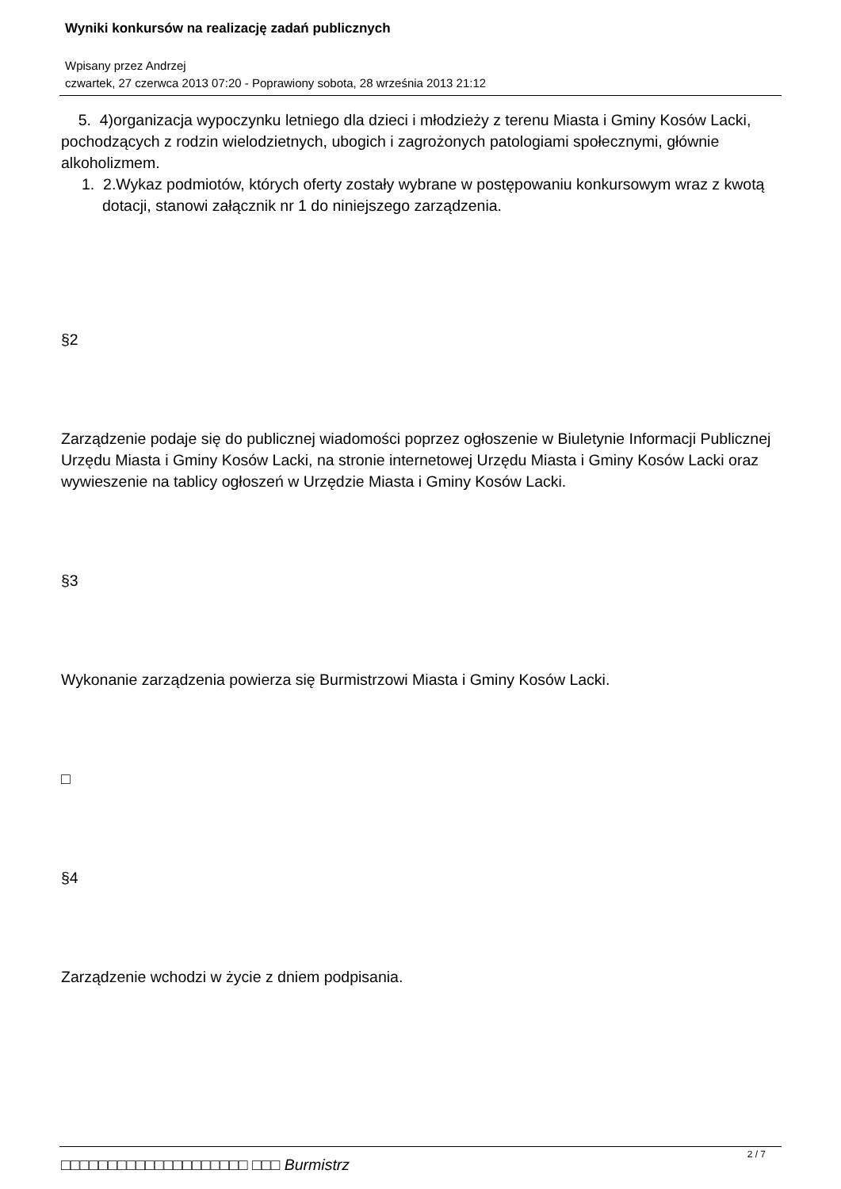Wyniki konkursów na realizację zadań publicznych
Wpisany przez Andrzej
czwartek, 27 czerwca 2013 07:20 - Poprawiony sobota, 28 września 2013 21:12
5. 4)organizacja wypoczynku letniego dla dzieci i młodzieży z terenu Miasta i Gminy Kosów Lacki, pochodzących z rodzin wielodzietnych, ubogich i zagrożonych patologiami społecznymi, głównie alkoholizmem.
1. 2.Wykaz podmiotów, których oferty zostały wybrane w postępowaniu konkursowym wraz z kwotą dotacji, stanowi załącznik nr 1 do niniejszego zarządzenia.
§2
Zarządzenie podaje się do publicznej wiadomości poprzez ogłoszenie w Biuletynie Informacji Publicznej Urzędu Miasta i Gminy Kosów Lacki, na stronie internetowej Urzędu Miasta i Gminy Kosów Lacki oraz wywieszenie na tablicy ogłoszeń w Urzędzie Miasta i Gminy Kosów Lacki.
§3
Wykonanie zarządzenia powierza się Burmistrzowi Miasta i Gminy Kosów Lacki.
□
§4
Zarządzenie wchodzi w życie z dniem podpisania.
□□□□□□□□□□□□□□□□□□□□ □□□ Burmistrz
2 / 7